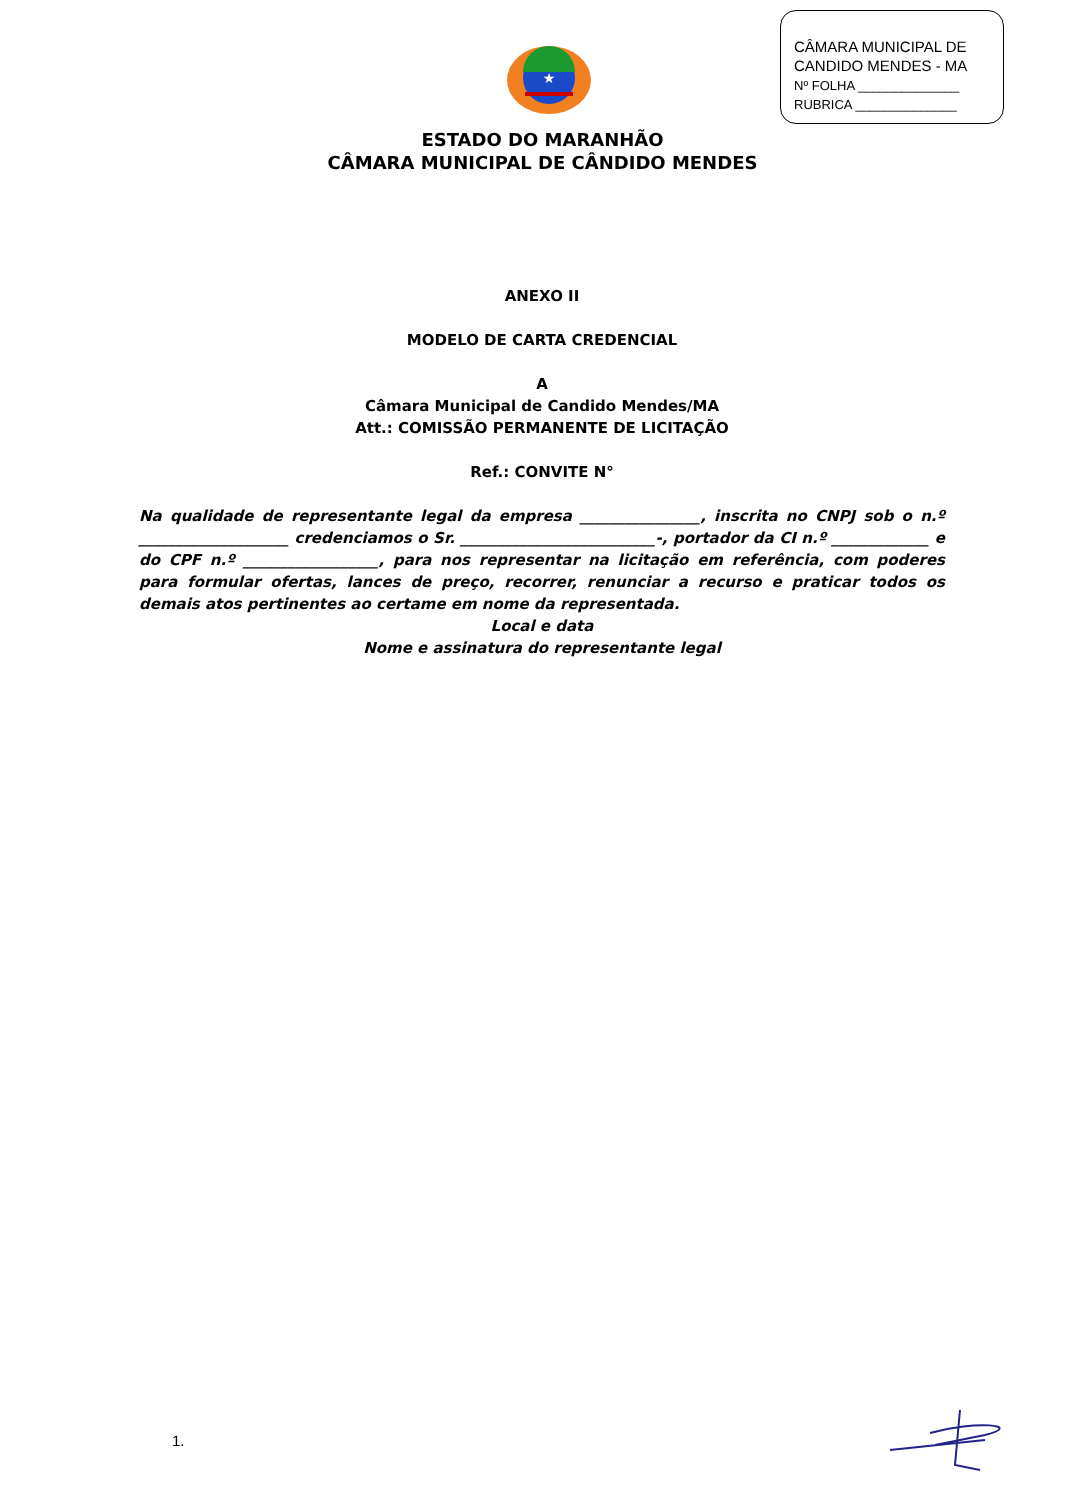CÂMARA MUNICIPAL DE
CANDIDO MENDES - MA
Nº FOLHA ______________
RUBRICA ______________
★
ESTADO DO MARANHÃO
CÂMARA MUNICIPAL DE CÂNDIDO MENDES
ANEXO II
MODELO DE CARTA CREDENCIAL
A
Câmara Municipal de Candido Mendes/MA
Att.: COMISSÃO PERMANENTE DE LICITAÇÃO
Ref.: CONVITE N°
Na qualidade de representante legal da empresa ________________, inscrita no CNPJ sob o n.º ____________________ credenciamos o Sr. __________________________-, portador da CI n.º _____________ e do CPF n.º __________________, para nos representar na licitação em referência, com poderes para formular ofertas, lances de preço, recorrer, renunciar a recurso e praticar todos os demais atos pertinentes ao certame em nome da representada.
Local e data
Nome e assinatura do representante legal
1.